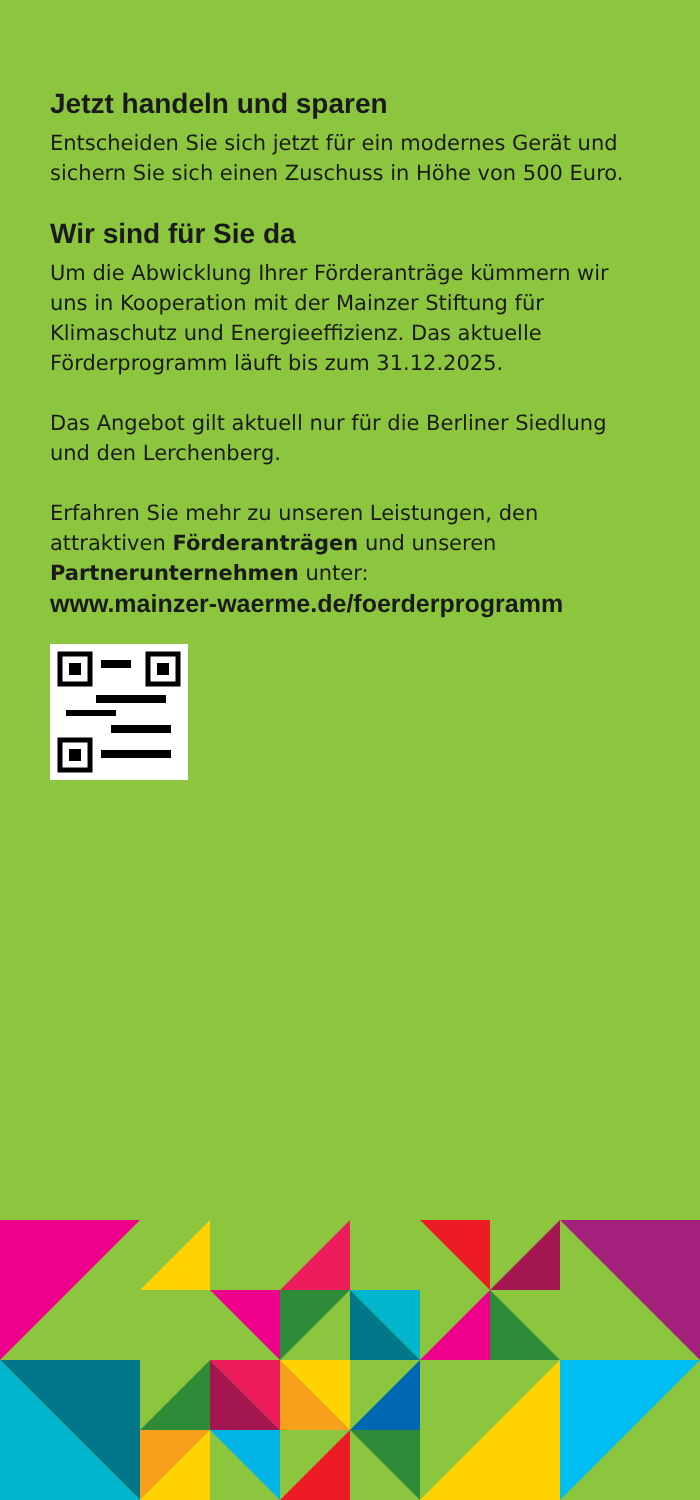Jetzt handeln und sparen
Entscheiden Sie sich jetzt für ein modernes Gerät und sichern Sie sich einen Zuschuss in Höhe von 500 Euro.
Wir sind für Sie da
Um die Abwicklung Ihrer Förderanträge kümmern wir uns in Kooperation mit der Mainzer Stiftung für Klimaschutz und Energieeffizienz. Das aktuelle Förderprogramm läuft bis zum 31.12.2025.
Das Angebot gilt aktuell nur für die Berliner Siedlung und den Lerchenberg.
Erfahren Sie mehr zu unseren Leistungen, den attraktiven Förderanträgen und unseren Partnerunternehmen unter:
www.mainzer-waerme.de/foerderprogramm